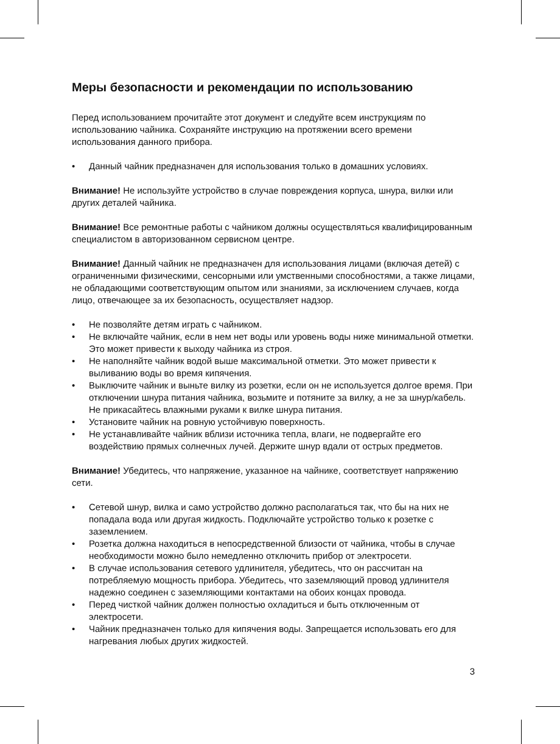Меры безопасности и рекомендации по использованию
Перед использованием прочитайте этот документ и следуйте всем инструкциям по использованию чайника. Сохраняйте инструкцию на протяжении всего времени использования данного прибора.
• Данный чайник предназначен для использования только в домашних условиях.
Внимание! Не используйте устройство в случае повреждения корпуса, шнура, вилки или других деталей чайника.
Внимание! Все ремонтные работы с чайником должны осуществляться квалифицированным специалистом в авторизованном сервисном центре.
Внимание! Данный чайник не предназначен для использования лицами (включая детей) с ограниченными физическими, сенсорными или умственными способностями, а также лицами, не обладающими соответствующим опытом или знаниями, за исключением случаев, когда лицо, отвечающее за их безопасность, осуществляет надзор.
• Не позволяйте детям играть с чайником.
• Не включайте чайник, если в нем нет воды или уровень воды ниже минимальной отметки. Это может привести к выходу чайника из строя.
• Не наполняйте чайник водой выше максимальной отметки. Это может привести к выливанию воды во время кипячения.
• Выключите чайник и выньте вилку из розетки, если он не используется долгое время. При отключении шнура питания чайника, возьмите и потяните за вилку, а не за шнур/кабель. Не прикасайтесь влажными руками к вилке шнура питания.
• Установите чайник на ровную устойчивую поверхность.
• Не устанавливайте чайник вблизи источника тепла, влаги, не подвергайте его воздействию прямых солнечных лучей. Держите шнур вдали от острых предметов.
Внимание! Убедитесь, что напряжение, указанное на чайнике, соответствует напряжению сети.
• Сетевой шнур, вилка и само устройство должно располагаться так, что бы на них не попадала вода или другая жидкость. Подключайте устройство только к розетке с заземлением.
• Розетка должна находиться в непосредственной близости от чайника, чтобы в случае необходимости можно было немедленно отключить прибор от электросети.
• В случае использования сетевого удлинителя, убедитесь, что он рассчитан на потребляемую мощность прибора. Убедитесь, что заземляющий провод удлинителя надежно соединен с заземляющими контактами на обоих концах провода.
• Перед чисткой чайник должен полностью охладиться и быть отключенным от электросети.
• Чайник предназначен только для кипячения воды. Запрещается использовать его для нагревания любых других жидкостей.
3